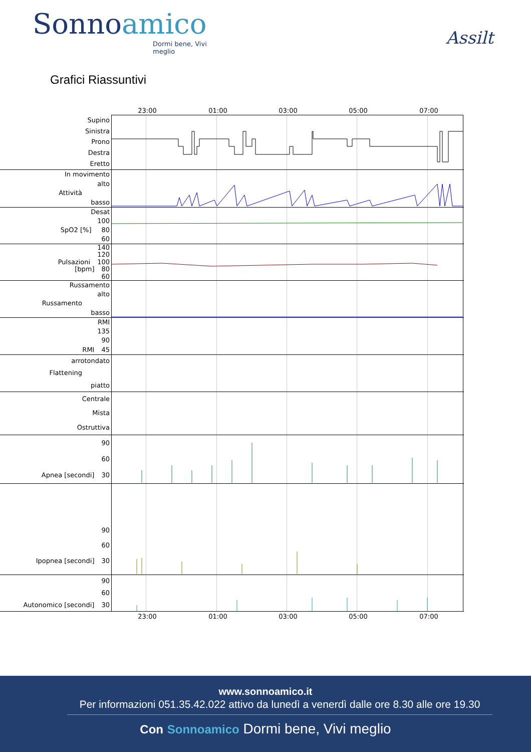Sonnoamico
Dormi bene, Vivi meglio
Assilt
Grafici Riassuntivi
23:00 01:00 03:00 05:00 07:00
Supino
Sinistra
Prono
Destra
Eretto
In movimento
alto
Attività
basso
Desat
100
SpO2 [%] 80
60
140
120
Pulsazioni 100
[bpm] 80
60
Russamento
alto
Russamento
basso
RMI
135
90
RMI 45
arrotondato
Flattening
piatto
Centrale
Mista
Ostruttiva
90
60
Apnea [secondi] 30
90
60
Ipopnea [secondi] 30
90
60
Autonomico [secondi] 30
23:00 01:00 03:00 05:00 07:00
www.sonnoamico.it
Per informazioni 051.35.42.022 attivo da lunedì a venerdì dalle ore 8.30 alle ore 19.30
Con Sonnoamico Dormi bene, Vivi meglio